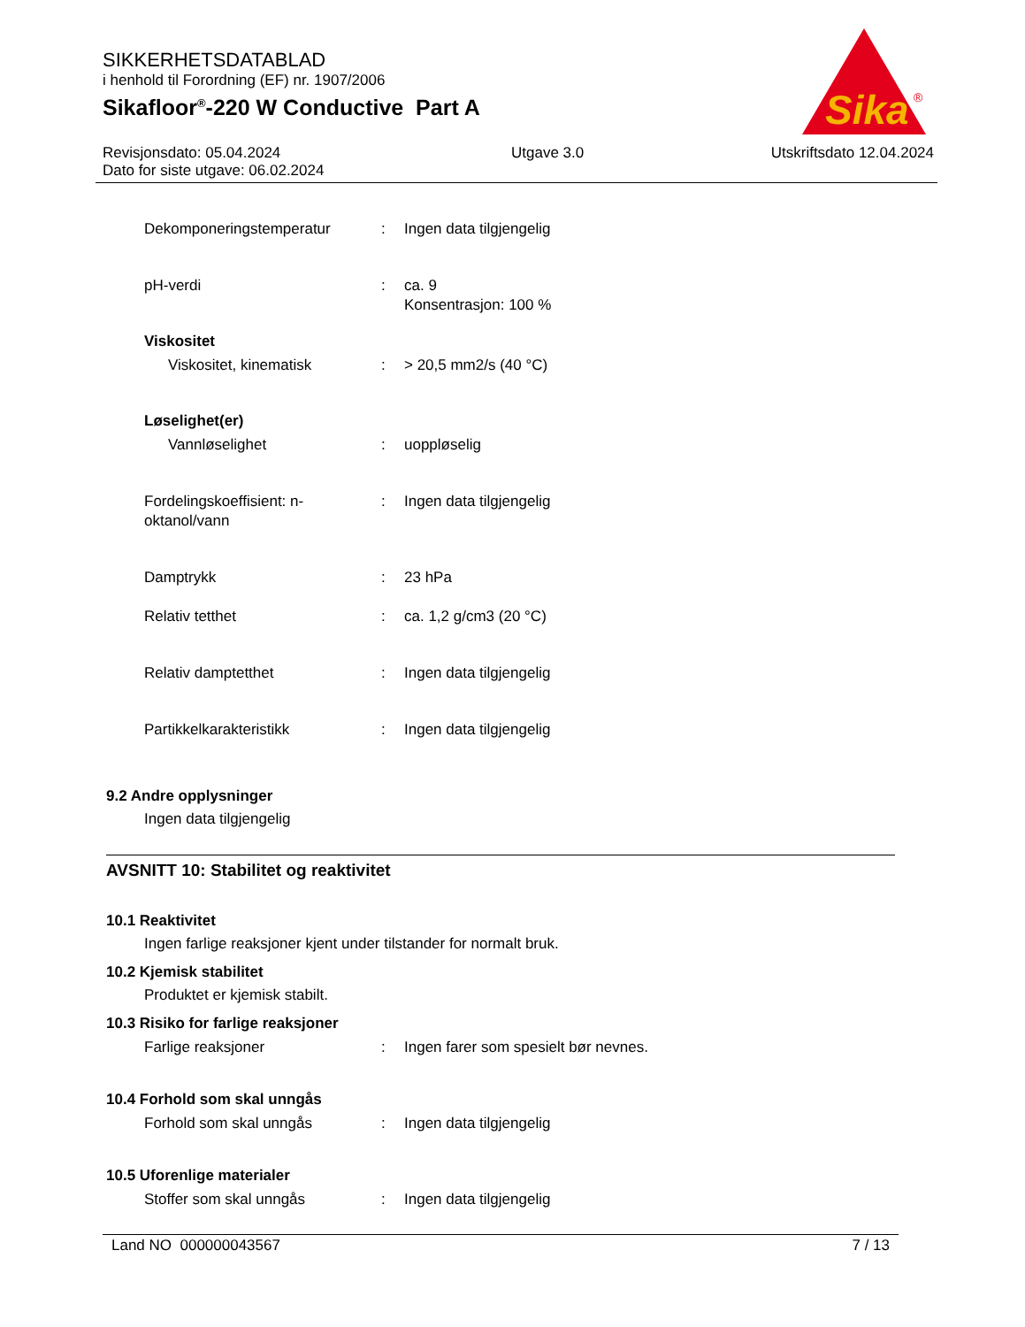SIKKERHETSDATABLAD
i henhold til Forordning (EF) nr. 1907/2006
Sikafloor<sup>®</sup>-220 W Conductive Part A
Sika
®
Revisjonsdato: 05.04.2024
Dato for siste utgave: 06.02.2024
Utgave 3.0 Utskriftsdato 12.04.2024
Dekomponeringstemperatur : Ingen data tilgjengelig
pH-verdi : ca. 9
Konsentrasjon: 100 %
Viskositet
Viskositet, kinematisk : > 20,5 mm2/s (40 °C)
Løselighet(er)
Vannløselighet : uoppløselig
Fordelingskoeffisient: n-
oktanol/vann
: Ingen data tilgjengelig
Damptrykk : 23 hPa
Relativ tetthet : ca. 1,2 g/cm3 (20 °C)
Relativ damptetthet : Ingen data tilgjengelig
Partikkelkarakteristikk : Ingen data tilgjengelig
9.2 Andre opplysninger
Ingen data tilgjengelig
AVSNITT 10: Stabilitet og reaktivitet
10.1 Reaktivitet
Ingen farlige reaksjoner kjent under tilstander for normalt bruk.
10.2 Kjemisk stabilitet
Produktet er kjemisk stabilt.
10.3 Risiko for farlige reaksjoner
Farlige reaksjoner : Ingen farer som spesielt bør nevnes.
10.4 Forhold som skal unngås
Forhold som skal unngås : Ingen data tilgjengelig
10.5 Uforenlige materialer
Stoffer som skal unngås : Ingen data tilgjengelig
Land NO 000000043567 7 / 13